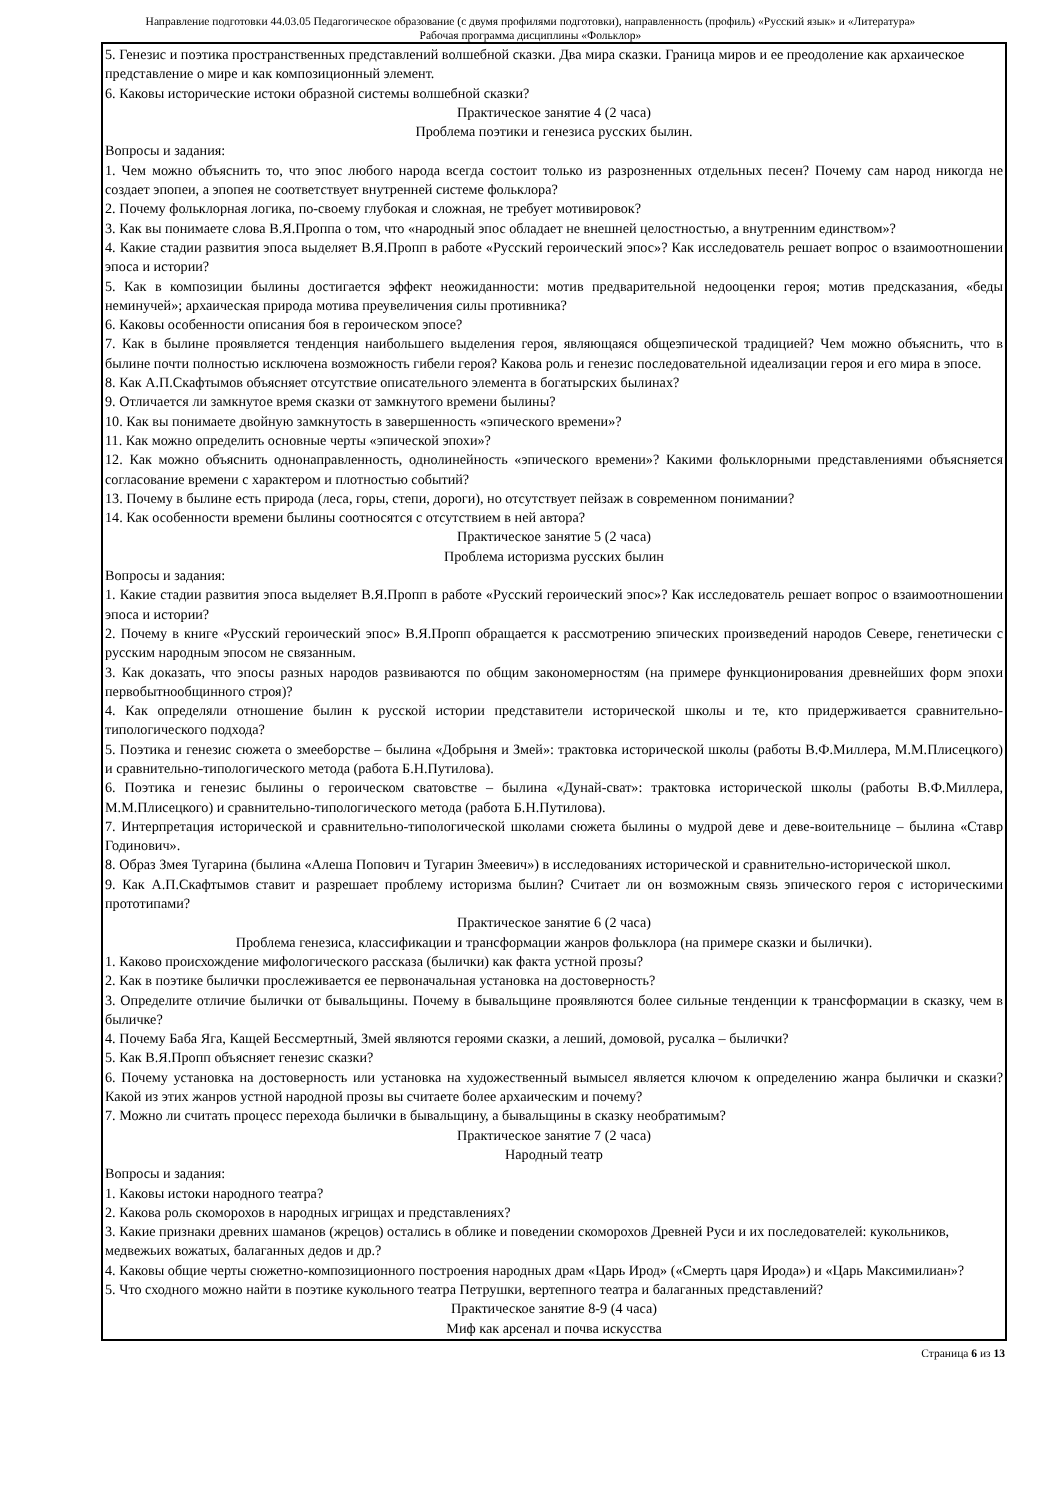Направление подготовки 44.03.05 Педагогическое образование (с двумя профилями подготовки), направленность (профиль) «Русский язык» и «Литература»
Рабочая программа дисциплины «Фольклор»
5. Генезис и поэтика пространственных представлений волшебной сказки. Два мира сказки. Граница миров и ее преодоление как архаическое представление о мире и как композиционный элемент.
6. Каковы исторические истоки образной системы волшебной сказки?
Практическое занятие 4 (2 часа)
Проблема поэтики и генезиса русских былин.
Вопросы и задания:
1. Чем можно объяснить то, что эпос любого народа всегда состоит только из разрозненных отдельных песен? Почему сам народ никогда не создает эпопеи, а эпопея не соответствует внутренней системе фольклора?
2. Почему фольклорная логика, по-своему глубокая и сложная, не требует мотивировок?
3. Как вы понимаете слова В.Я.Проппа о том, что «народный эпос обладает не внешней целостностью, а внутренним единством»?
4. Какие стадии развития эпоса выделяет В.Я.Пропп в работе «Русский героический эпос»? Как исследователь решает вопрос о взаимоотношении эпоса и истории?
5. Как в композиции былины достигается эффект неожиданности: мотив предварительной недооценки героя; мотив предсказания, «беды неминучей»; архаическая природа мотива преувеличения силы противника?
6. Каковы особенности описания боя в героическом эпосе?
7. Как в былине проявляется тенденция наибольшего выделения героя, являющаяся общеэпической традицией? Чем можно объяснить, что в былине почти полностью исключена возможность гибели героя? Какова роль и генезис последовательной идеализации героя и его мира в эпосе.
8. Как А.П.Скафтымов объясняет отсутствие описательного элемента в богатырских былинах?
9. Отличается ли замкнутое время сказки от замкнутого времени былины?
10. Как вы понимаете двойную замкнутость в завершенность «эпического времени»?
11. Как можно определить основные черты «эпической эпохи»?
12. Как можно объяснить однонаправленность, однолинейность «эпического времени»? Какими фольклорными представлениями объясняется согласование времени с характером и плотностью событий?
13. Почему в былине есть природа (леса, горы, степи, дороги), но отсутствует пейзаж в современном понимании?
14. Как особенности времени былины соотносятся с отсутствием в ней автора?
Практическое занятие 5 (2 часа)
Проблема историзма русских былин
Вопросы и задания:
1. Какие стадии развития эпоса выделяет В.Я.Пропп в работе «Русский героический эпос»? Как исследователь решает вопрос о взаимоотношении эпоса и истории?
2. Почему в книге «Русский героический эпос» В.Я.Пропп обращается к рассмотрению эпических произведений народов Севере, генетически с русским народным эпосом не связанным.
3. Как доказать, что эпосы разных народов развиваются по общим закономерностям (на примере функционирования древнейших форм эпохи первобытнообщинного строя)?
4. Как определяли отношение былин к русской истории представители исторической школы и те, кто придерживается сравнительно-типологического подхода?
5. Поэтика и генезис сюжета о змееборстве – былина «Добрыня и Змей»: трактовка исторической школы (работы В.Ф.Миллера, М.М.Плисецкого) и сравнительно-типологического метода (работа Б.Н.Путилова).
6. Поэтика и генезис былины о героическом сватовстве – былина «Дунай-сват»: трактовка исторической школы (работы В.Ф.Миллера, М.М.Плисецкого) и сравнительно-типологического метода (работа Б.Н.Путилова).
7. Интерпретация исторической и сравнительно-типологической школами сюжета былины о мудрой деве и деве-воительнице – былина «Ставр Годинович».
8. Образ Змея Тугарина (былина «Алеша Попович и Тугарин Змеевич») в исследованиях исторической и сравнительно-исторической школ.
9. Как А.П.Скафтымов ставит и разрешает проблему историзма былин? Считает ли он возможным связь эпического героя с историческими прототипами?
Практическое занятие 6 (2 часа)
Проблема генезиса, классификации и трансформации жанров фольклора (на примере сказки и былички).
1. Каково происхождение мифологического рассказа (былички) как факта устной прозы?
2. Как в поэтике былички прослеживается ее первоначальная установка на достоверность?
3. Определите отличие былички от бывальщины. Почему в бывальщине проявляются более сильные тенденции к трансформации в сказку, чем в быличке?
4. Почему Баба Яга, Кащей Бессмертный, Змей являются героями сказки, а леший, домовой, русалка – былички?
5. Как В.Я.Пропп объясняет генезис сказки?
6. Почему установка на достоверность или установка на художественный вымысел является ключом к определению жанра былички и сказки? Какой из этих жанров устной народной прозы вы считаете более архаическим и почему?
7. Можно ли считать процесс перехода былички в бывальщину, а бывальщины в сказку необратимым?
Практическое занятие 7 (2 часа)
Народный театр
Вопросы и задания:
1. Каковы истоки народного театра?
2. Какова роль скоморохов в народных игрищах и представлениях?
3. Какие признаки древних шаманов (жрецов) остались в облике и поведении скоморохов Древней Руси и их последователей: кукольников, медвежьих вожатых, балаганных дедов и др.?
4. Каковы общие черты сюжетно-композиционного построения народных драм «Царь Ирод» («Смерть царя Ирода») и «Царь Максимилиан»?
5. Что сходного можно найти в поэтике кукольного театра Петрушки, вертепного театра и балаганных представлений?
Практическое занятие 8-9 (4 часа)
Миф как арсенал и почва искусства
Страница 6 из 13